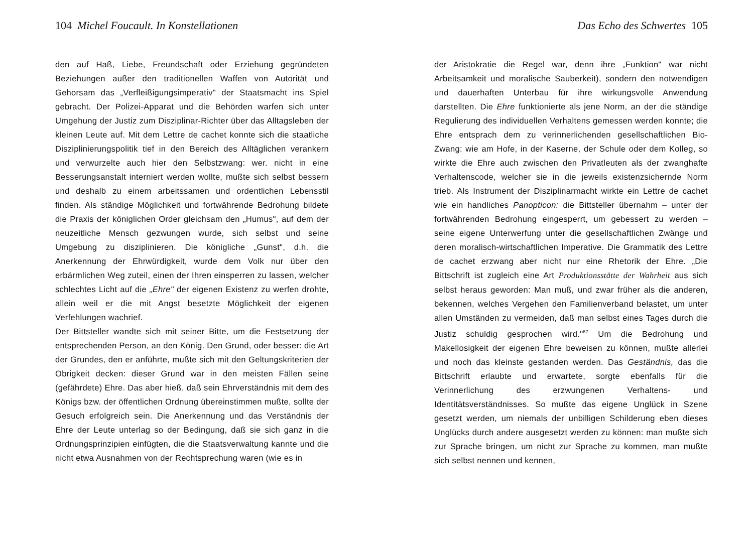104 Michel Foucault. In Konstellationen
den auf Haß, Liebe, Freundschaft oder Erziehung gegründeten Beziehungen außer den traditionellen Waffen von Autorität und Gehorsam das „Verfleißigungsimperativ" der Staatsmacht ins Spiel gebracht. Der Polizei-Apparat und die Behörden warfen sich unter Umgehung der Justiz zum Disziplinar-Richter über das Alltagsleben der kleinen Leute auf. Mit dem Lettre de cachet konnte sich die staatliche Disziplinierungspolitik tief in den Bereich des Alltäglichen verankern und verwurzelte auch hier den Selbstzwang: wer. nicht in eine Besserungsanstalt interniert werden wollte, mußte sich selbst bessern und deshalb zu einem arbeitssamen und ordentlichen Lebensstil finden. Als ständige Möglichkeit und fortwährende Bedrohung bildete die Praxis der königlichen Order gleichsam den „Humus", auf dem der neuzeitliche Mensch gezwungen wurde, sich selbst und seine Umgebung zu disziplinieren. Die königliche „Gunst", d.h. die Anerkennung der Ehrwürdigkeit, wurde dem Volk nur über den erbärmlichen Weg zuteil, einen der Ihren einsperren zu lassen, welcher schlechtes Licht auf die „Ehre" der eigenen Existenz zu werfen drohte, allein weil er die mit Angst besetzte Möglichkeit der eigenen Verfehlungen wachrief.
Der Bittsteller wandte sich mit seiner Bitte, um die Festsetzung der entsprechenden Person, an den König. Den Grund, oder besser: die Art der Grundes, den er anführte, mußte sich mit den Geltungskriterien der Obrigkeit decken: dieser Grund war in den meisten Fällen seine (gefährdete) Ehre. Das aber hieß, daß sein Ehrverständnis mit dem des Königs bzw. der öffentlichen Ordnung übereinstimmen mußte, sollte der Gesuch erfolgreich sein. Die Anerkennung und das Verständnis der Ehre der Leute unterlag so der Bedingung, daß sie sich ganz in die Ordnungsprinzipien einfügten, die die Staatsverwaltung kannte und die nicht etwa Ausnahmen von der Rechtsprechung waren (wie es in
Das Echo des Schwertes 105
der Aristokratie die Regel war, denn ihre „Funktion" war nicht Arbeitsamkeit und moralische Sauberkeit), sondern den notwendigen und dauerhaften Unterbau für ihre wirkungsvolle Anwendung darstellten. Die Ehre funktionierte als jene Norm, an der die ständige Regulierung des individuellen Verhaltens gemessen werden konnte; die Ehre entsprach dem zu verinnerlichenden gesellschaftlichen Bio-Zwang: wie am Hofe, in der Kaserne, der Schule oder dem Kolleg, so wirkte die Ehre auch zwischen den Privatleuten als der zwanghafte Verhaltenscode, welcher sie in die jeweils existenzsichernde Norm trieb. Als Instrument der Disziplinarmacht wirkte ein Lettre de cachet wie ein handliches Panopticon: die Bittsteller übernahm – unter der fortwährenden Bedrohung eingesperrt, um gebessert zu werden – seine eigene Unterwerfung unter die gesellschaftlichen Zwänge und deren moralisch-wirtschaftlichen Imperative. Die Grammatik des Lettre de cachet erzwang aber nicht nur eine Rhetorik der Ehre. „Die Bittschrift ist zugleich eine Art Produktionsstätte der Wahrheit aus sich selbst heraus geworden: Man muß, und zwar früher als die anderen, bekennen, welches Vergehen den Familienverband belastet, um unter allen Umständen zu vermeiden, daß man selbst eines Tages durch die Justiz schuldig gesprochen wird."<sup>67</sup> Um die Bedrohung und Makellosigkeit der eigenen Ehre beweisen zu können, mußte allerlei und noch das kleinste gestanden werden. Das Geständnis, das die Bittschrift erlaubte und erwartete, sorgte ebenfalls für die Verinnerlichung des erzwungenen Verhaltens- und Identitätsverständnisses. So mußte das eigene Unglück in Szene gesetzt werden, um niemals der unbilligen Schilderung eben dieses Unglücks durch andere ausgesetzt werden zu können: man mußte sich zur Sprache bringen, um nicht zur Sprache zu kommen, man mußte sich selbst nennen und kennen,